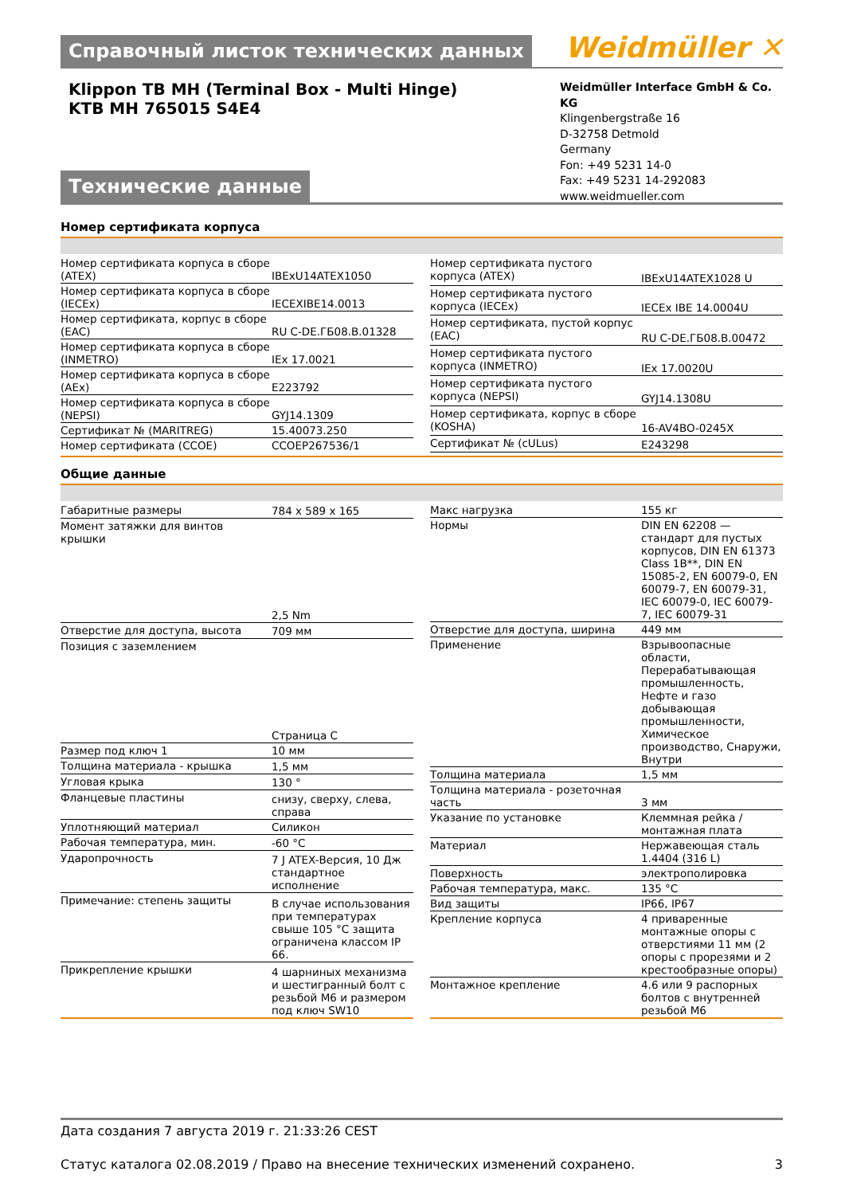Справочный листок технических данных
Weidmüller ✕
Klippon TB MH (Terminal Box - Multi Hinge)
KTB MH 765015 S4E4
Weidmüller Interface GmbH & Co. KG
Klingenbergstraße 16
D-32758 Detmold
Germany
Fon: +49 5231 14-0
Fax: +49 5231 14-292083
www.weidmueller.com
Технические данные
Номер сертификата корпуса
| Номер сертификата корпуса в сборе (ATEX) | IBExU14ATEX1050 |
| Номер сертификата корпуса в сборе (IECEx) | IECEXIBE14.0013 |
| Номер сертификата, корпус в сборе (EAC) | RU C-DE.ГБ08.В.01328 |
| Номер сертификата корпуса в сборе (INMETRO) | IEx 17.0021 |
| Номер сертификата корпуса в сборе (AEx) | E223792 |
| Номер сертификата корпуса в сборе (NEPSI) | GYJ14.1309 |
| Сертификат № (MARITREG) | 15.40073.250 |
| Номер сертификата (CCOE) | CCOEP267536/1 |
| Номер сертификата пустого корпуса (ATEX) | IBExU14ATEX1028 U |
| Номер сертификата пустого корпуса (IECEx) | IECEx IBE 14.0004U |
| Номер сертификата, пустой корпус (EAC) | RU C-DE.ГБ08.В.00472 |
| Номер сертификата пустого корпуса (INMETRO) | IEx 17.0020U |
| Номер сертификата пустого корпуса (NEPSI) | GYJ14.1308U |
| Номер сертификата, корпус в сборе (KOSHA) | 16-AV4BO-0245X |
| Сертификат № (cULus) | E243298 |
Общие данные
| Габаритные размеры | 784 x 589 x 165 |
| Момент затяжки для винтов крышки | 2,5 Nm |
| Отверстие для доступа, высота | 709 мм |
| Позиция с заземлением | Страница C |
| Размер под ключ 1 | 10 мм |
| Толщина материала - крышка | 1,5 мм |
| Угловая крыка | 130 ° |
| Фланцевые пластины | снизу, сверху, слева, справа |
| Уплотняющий материал | Силикон |
| Рабочая температура, мин. | -60 °C |
| Ударопрочность | 7 J ATEX-Версия, 10 Дж стандартное исполнение |
| Примечание: степень защиты | В случае использования при температурах свыше 105 °C защита ограничена классом IP 66. |
| Прикрепление крышки | 4 шарниных механизма и шестигранный болт с резьбой М6 и размером под ключ SW10 |
| Макс нагрузка | 155 кг |
| Нормы | DIN EN 62208 — стандарт для пустых корпусов, DIN EN 61373 Class 1B**, DIN EN 15085-2, EN 60079-0, EN 60079-7, EN 60079-31, IEC 60079-0, IEC 60079-7, IEC 60079-31 |
| Отверстие для доступа, ширина | 449 мм |
| Применение | Взрывоопасные области, Перерабатывающая промышленность, Нефте и газо добывающая промышленности, Химическое производство, Снаружи, Внутри |
| Толщина материала | 1,5 мм |
| Толщина материала - розеточная часть | 3 мм |
| Указание по установке | Клеммная рейка / монтажная плата |
| Материал | Нержавеющая сталь 1.4404 (316 L) |
| Поверхность | электрополировка |
| Рабочая температура, макс. | 135 °C |
| Вид защиты | IP66, IP67 |
| Крепление корпуса | 4 приваренные монтажные опоры с отверстиями 11 мм (2 опоры с прорезями и 2 крестообразные опоры) |
| Монтажное крепление | 4.6 или 9 распорных болтов с внутренней резьбой М6 |
Дата создания 7 августа 2019 г. 21:33:26 CEST
Статус каталога 02.08.2019 / Право на внесение технических изменений сохранено. 3